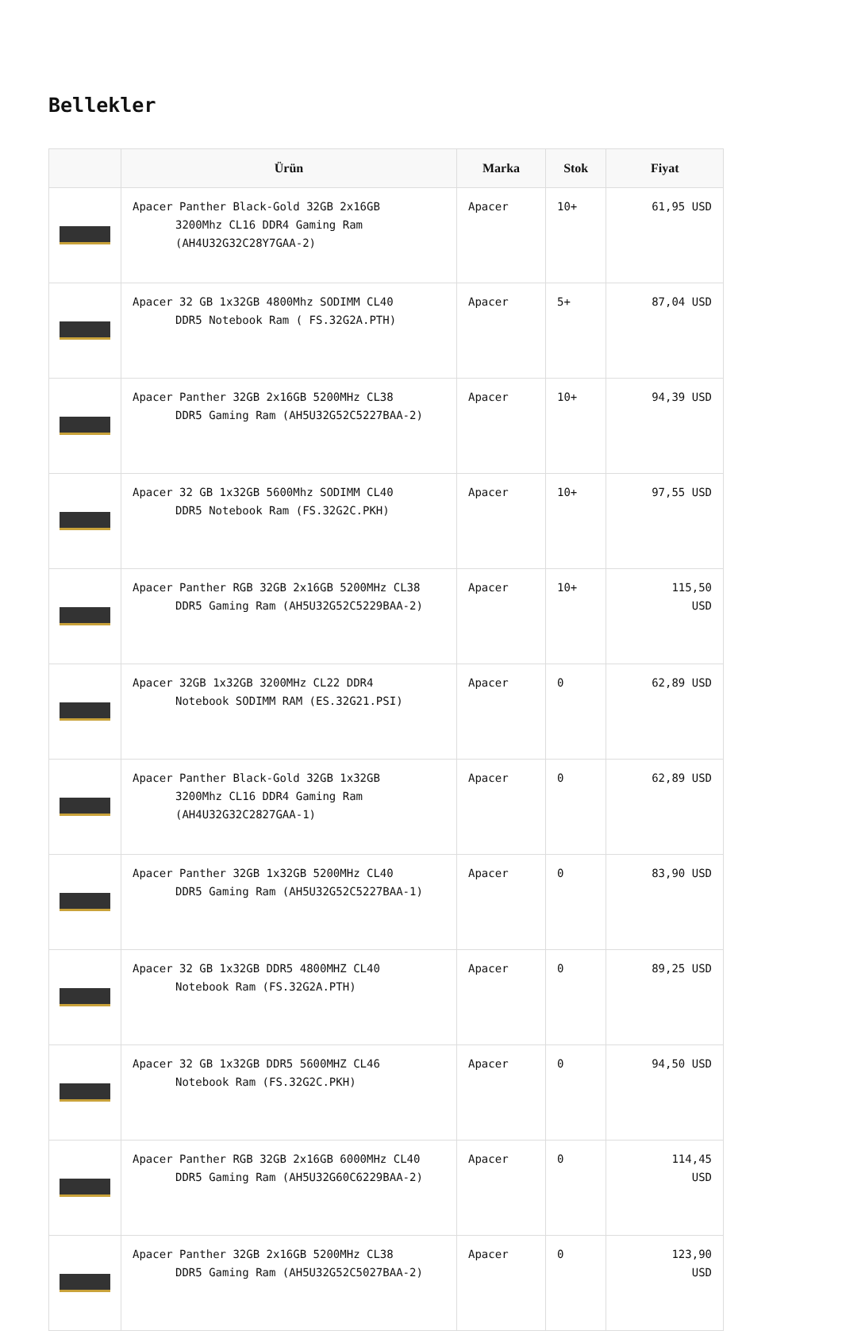Bellekler
| | Ürün | Marka | Stok | Fiyat |
| --- | --- | --- | --- | --- |
| | Apacer Panther Black-Gold 32GB 2x16GB 3200Mhz CL16 DDR4 Gaming Ram (AH4U32G32C28Y7GAA-2) | Apacer | 10+ | 61,95 USD |
| | Apacer 32 GB 1x32GB 4800Mhz SODIMM CL40 DDR5 Notebook Ram ( FS.32G2A.PTH) | Apacer | 5+ | 87,04 USD |
| | Apacer Panther 32GB 2x16GB 5200MHz CL38 DDR5 Gaming Ram (AH5U32G52C5227BAA-2) | Apacer | 10+ | 94,39 USD |
| | Apacer 32 GB 1x32GB 5600Mhz SODIMM CL40 DDR5 Notebook Ram (FS.32G2C.PKH) | Apacer | 10+ | 97,55 USD |
| | Apacer Panther RGB 32GB 2x16GB 5200MHz CL38 DDR5 Gaming Ram (AH5U32G52C5229BAA-2) | Apacer | 10+ | 115,50 USD |
| | Apacer 32GB 1x32GB 3200MHz CL22 DDR4 Notebook SODIMM RAM (ES.32G21.PSI) | Apacer | 0 | 62,89 USD |
| | Apacer Panther Black-Gold 32GB 1x32GB 3200Mhz CL16 DDR4 Gaming Ram (AH4U32G32C2827GAA-1) | Apacer | 0 | 62,89 USD |
| | Apacer Panther 32GB 1x32GB 5200MHz CL40 DDR5 Gaming Ram (AH5U32G52C5227BAA-1) | Apacer | 0 | 83,90 USD |
| | Apacer 32 GB 1x32GB DDR5 4800MHZ CL40 Notebook Ram (FS.32G2A.PTH) | Apacer | 0 | 89,25 USD |
| | Apacer 32 GB 1x32GB DDR5 5600MHZ CL46 Notebook Ram (FS.32G2C.PKH) | Apacer | 0 | 94,50 USD |
| | Apacer Panther RGB 32GB 2x16GB 6000MHz CL40 DDR5 Gaming Ram (AH5U32G60C6229BAA-2) | Apacer | 0 | 114,45 USD |
| | Apacer Panther 32GB 2x16GB 5200MHz CL38 DDR5 Gaming Ram (AH5U32G52C5027BAA-2) | Apacer | 0 | 123,90 USD |